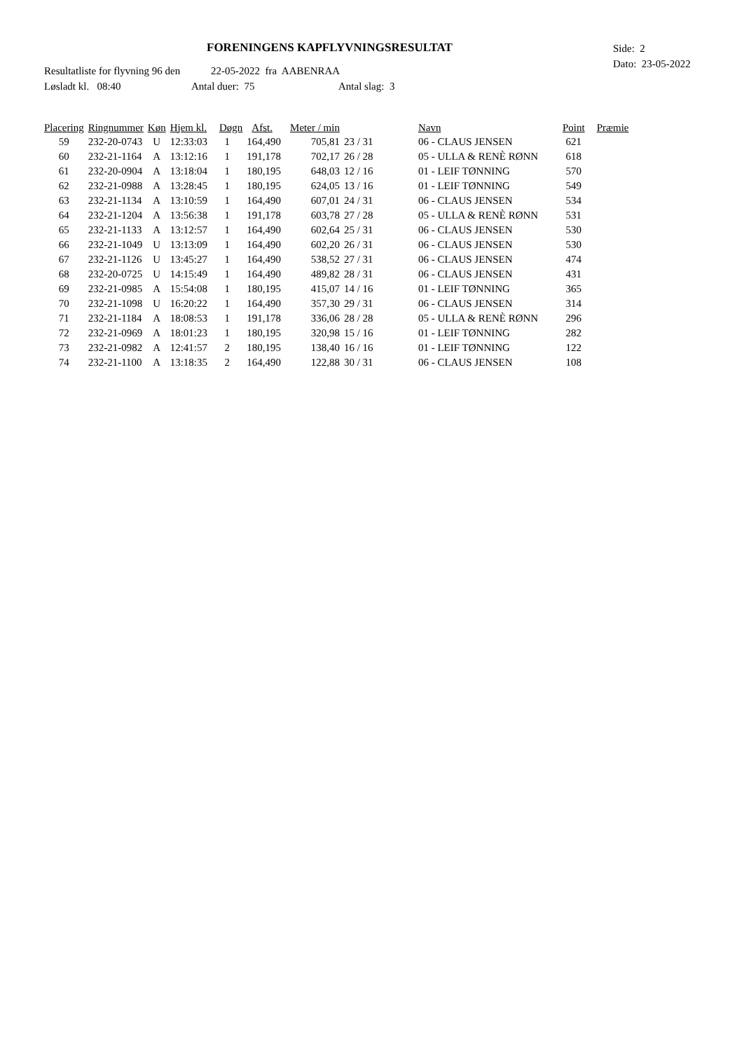FORENINGENS KAPFLYVNINGSRESULTAT
Side: 2
Dato: 23-05-2022
Resultatliste for flyvning 96 den 22-05-2022 fra AABENRAA
Løsladt kl. 08:40 Antal duer: 75 Antal slag: 3
| Placering | Ringnummer | Køn | Hjem kl. | Døgn | Afst. | Meter / min | | Navn | Point | Præmie |
| --- | --- | --- | --- | --- | --- | --- | --- | --- | --- | --- |
| 59 | 232-20-0743 | U | 12:33:03 | 1 | 164,490 | 705,81 | 23 / 31 | 06 - CLAUS JENSEN | 621 | |
| 60 | 232-21-1164 | A | 13:12:16 | 1 | 191,178 | 702,17 | 26 / 28 | 05 - ULLA & RENÈ RØNN | 618 | |
| 61 | 232-20-0904 | A | 13:18:04 | 1 | 180,195 | 648,03 | 12 / 16 | 01 - LEIF TØNNING | 570 | |
| 62 | 232-21-0988 | A | 13:28:45 | 1 | 180,195 | 624,05 | 13 / 16 | 01 - LEIF TØNNING | 549 | |
| 63 | 232-21-1134 | A | 13:10:59 | 1 | 164,490 | 607,01 | 24 / 31 | 06 - CLAUS JENSEN | 534 | |
| 64 | 232-21-1204 | A | 13:56:38 | 1 | 191,178 | 603,78 | 27 / 28 | 05 - ULLA & RENÈ RØNN | 531 | |
| 65 | 232-21-1133 | A | 13:12:57 | 1 | 164,490 | 602,64 | 25 / 31 | 06 - CLAUS JENSEN | 530 | |
| 66 | 232-21-1049 | U | 13:13:09 | 1 | 164,490 | 602,20 | 26 / 31 | 06 - CLAUS JENSEN | 530 | |
| 67 | 232-21-1126 | U | 13:45:27 | 1 | 164,490 | 538,52 | 27 / 31 | 06 - CLAUS JENSEN | 474 | |
| 68 | 232-20-0725 | U | 14:15:49 | 1 | 164,490 | 489,82 | 28 / 31 | 06 - CLAUS JENSEN | 431 | |
| 69 | 232-21-0985 | A | 15:54:08 | 1 | 180,195 | 415,07 | 14 / 16 | 01 - LEIF TØNNING | 365 | |
| 70 | 232-21-1098 | U | 16:20:22 | 1 | 164,490 | 357,30 | 29 / 31 | 06 - CLAUS JENSEN | 314 | |
| 71 | 232-21-1184 | A | 18:08:53 | 1 | 191,178 | 336,06 | 28 / 28 | 05 - ULLA & RENÈ RØNN | 296 | |
| 72 | 232-21-0969 | A | 18:01:23 | 1 | 180,195 | 320,98 | 15 / 16 | 01 - LEIF TØNNING | 282 | |
| 73 | 232-21-0982 | A | 12:41:57 | 2 | 180,195 | 138,40 | 16 / 16 | 01 - LEIF TØNNING | 122 | |
| 74 | 232-21-1100 | A | 13:18:35 | 2 | 164,490 | 122,88 | 30 / 31 | 06 - CLAUS JENSEN | 108 | |